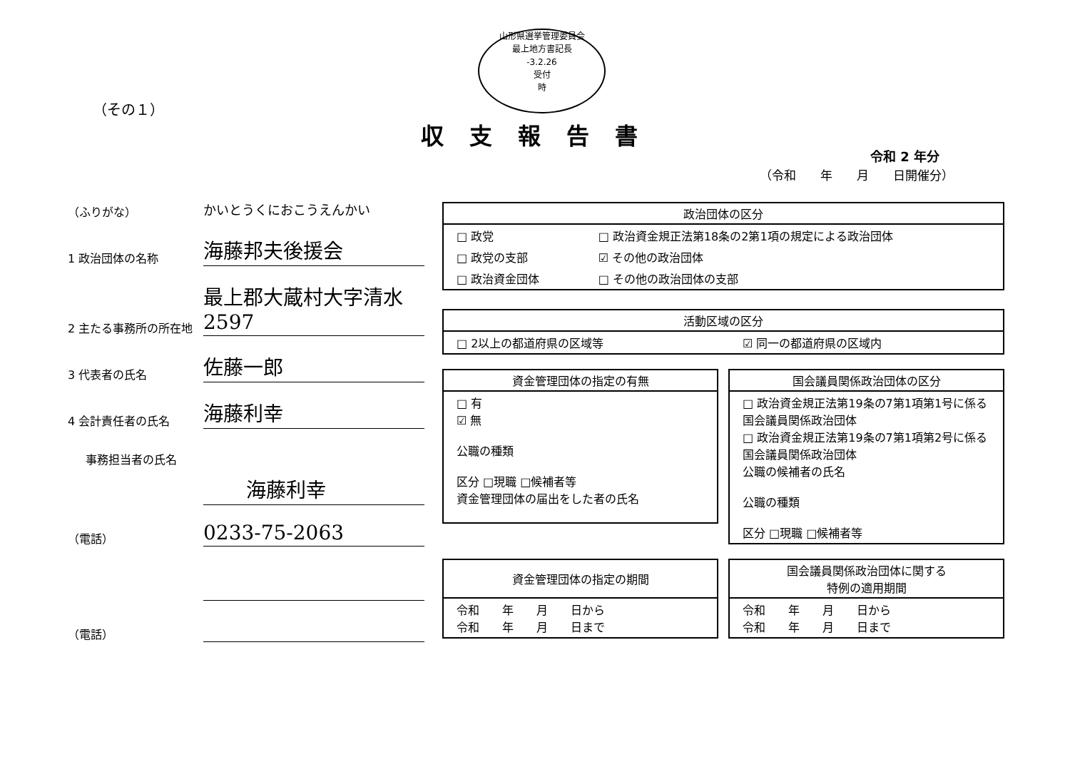山形県選挙管理委員会
最上地方書記長
-3.2.26
受付
時
（その１）
収支報告書
令和 2 年分
（令和　　年　　月　　日開催分）
（ふりがな）
かいとうくにおこうえんかい
1 政治団体の名称
海藤邦夫後援会
2 主たる事務所の所在地
最上郡大蔵村大字清水2597
3 代表者の氏名
佐藤一郎
4 会計責任者の氏名
海藤利幸
事務担当者の氏名
海藤利幸
（電話）
0233-75-2063
（電話）
| 政治団体の区分 | |
| --- | --- |
| □ 政党 | □ 政治資金規正法第18条の2第1項の規定による政治団体 |
| □ 政党の支部 | ☑ その他の政治団体 |
| □ 政治資金団体 | □ その他の政治団体の支部 |
| 活動区域の区分 | |
| --- | --- |
| □ 2以上の都道府県の区域等 | ☑ 同一の都道府県の区域内 |
| 資金管理団体の指定の有無 |
| --- |
| □ 有 ☑ 無 公職の種類 区分 □現職 □候補者等 資金管理団体の届出をした者の氏名 |
| 国会議員関係政治団体の区分 |
| --- |
| □ 政治資金規正法第19条の7第1項第1号に係る国会議員関係政治団体 □ 政治資金規正法第19条の7第1項第2号に係る国会議員関係政治団体 公職の候補者の氏名 公職の種類 区分 □現職 □候補者等 |
| 資金管理団体の指定の期間 |
| --- |
| 令和 年 月 日から 令和 年 月 日まで |
| 国会議員関係政治団体に関する 特例の適用期間 |
| --- |
| 令和 年 月 日から 令和 年 月 日まで |